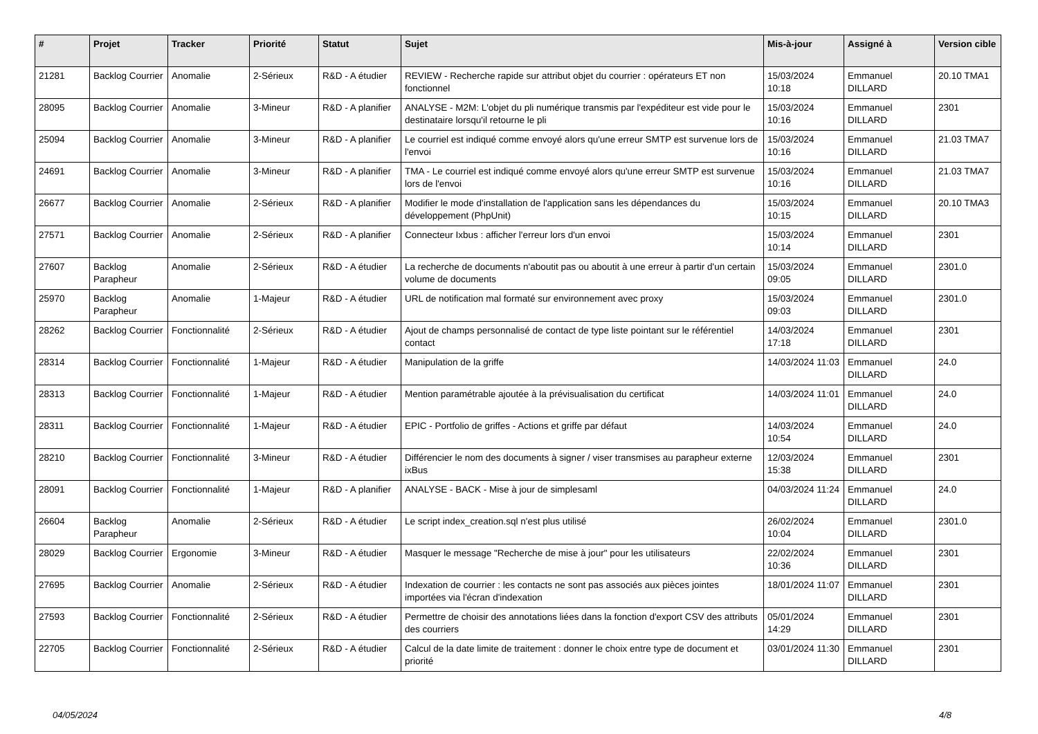| # | Projet | Tracker | Priorité | Statut | Sujet | Mis-à-jour | Assigné à | Version cible |
| --- | --- | --- | --- | --- | --- | --- | --- | --- |
| 21281 | Backlog Courrier | Anomalie | 2-Sérieux | R&D - A étudier | REVIEW - Recherche rapide sur attribut objet du courrier : opérateurs ET non fonctionnel | 15/03/2024 10:18 | Emmanuel DILLARD | 20.10 TMA1 |
| 28095 | Backlog Courrier | Anomalie | 3-Mineur | R&D - A planifier | ANALYSE - M2M: L'objet du pli numérique transmis par l'expéditeur est vide pour le destinataire lorsqu'il retourne le pli | 15/03/2024 10:16 | Emmanuel DILLARD | 2301 |
| 25094 | Backlog Courrier | Anomalie | 3-Mineur | R&D - A planifier | Le courriel est indiqué comme envoyé alors qu'une erreur SMTP est survenue lors de l'envoi | 15/03/2024 10:16 | Emmanuel DILLARD | 21.03 TMA7 |
| 24691 | Backlog Courrier | Anomalie | 3-Mineur | R&D - A planifier | TMA - Le courriel est indiqué comme envoyé alors qu'une erreur SMTP est survenue lors de l'envoi | 15/03/2024 10:16 | Emmanuel DILLARD | 21.03 TMA7 |
| 26677 | Backlog Courrier | Anomalie | 2-Sérieux | R&D - A planifier | Modifier le mode d'installation de l'application sans les dépendances du développement (PhpUnit) | 15/03/2024 10:15 | Emmanuel DILLARD | 20.10 TMA3 |
| 27571 | Backlog Courrier | Anomalie | 2-Sérieux | R&D - A planifier | Connecteur Ixbus : afficher l'erreur lors d'un envoi | 15/03/2024 10:14 | Emmanuel DILLARD | 2301 |
| 27607 | Backlog Parapheur | Anomalie | 2-Sérieux | R&D - A étudier | La recherche de documents n'aboutit pas ou aboutit à une erreur à partir d'un certain volume de documents | 15/03/2024 09:05 | Emmanuel DILLARD | 2301.0 |
| 25970 | Backlog Parapheur | Anomalie | 1-Majeur | R&D - A étudier | URL de notification mal formaté sur environnement avec proxy | 15/03/2024 09:03 | Emmanuel DILLARD | 2301.0 |
| 28262 | Backlog Courrier | Fonctionnalité | 2-Sérieux | R&D - A étudier | Ajout de champs personnalisé de contact de type liste pointant sur le référentiel contact | 14/03/2024 17:18 | Emmanuel DILLARD | 2301 |
| 28314 | Backlog Courrier | Fonctionnalité | 1-Majeur | R&D - A étudier | Manipulation de la griffe | 14/03/2024 11:03 | Emmanuel DILLARD | 24.0 |
| 28313 | Backlog Courrier | Fonctionnalité | 1-Majeur | R&D - A étudier | Mention paramétrable ajoutée à la prévisualisation du certificat | 14/03/2024 11:01 | Emmanuel DILLARD | 24.0 |
| 28311 | Backlog Courrier | Fonctionnalité | 1-Majeur | R&D - A étudier | EPIC - Portfolio de griffes - Actions et griffe par défaut | 14/03/2024 10:54 | Emmanuel DILLARD | 24.0 |
| 28210 | Backlog Courrier | Fonctionnalité | 3-Mineur | R&D - A étudier | Différencier le nom des documents à signer / viser transmises au parapheur externe ixBus | 12/03/2024 15:38 | Emmanuel DILLARD | 2301 |
| 28091 | Backlog Courrier | Fonctionnalité | 1-Majeur | R&D - A planifier | ANALYSE - BACK - Mise à jour de simplesaml | 04/03/2024 11:24 | Emmanuel DILLARD | 24.0 |
| 26604 | Backlog Parapheur | Anomalie | 2-Sérieux | R&D - A étudier | Le script index_creation.sql n'est plus utilisé | 26/02/2024 10:04 | Emmanuel DILLARD | 2301.0 |
| 28029 | Backlog Courrier | Ergonomie | 3-Mineur | R&D - A étudier | Masquer le message "Recherche de mise à jour" pour les utilisateurs | 22/02/2024 10:36 | Emmanuel DILLARD | 2301 |
| 27695 | Backlog Courrier | Anomalie | 2-Sérieux | R&D - A étudier | Indexation de courrier : les contacts ne sont pas associés aux pièces jointes importées via l'écran d'indexation | 18/01/2024 11:07 | Emmanuel DILLARD | 2301 |
| 27593 | Backlog Courrier | Fonctionnalité | 2-Sérieux | R&D - A étudier | Permettre de choisir des annotations liées dans la fonction d'export CSV des attributs des courriers | 05/01/2024 14:29 | Emmanuel DILLARD | 2301 |
| 22705 | Backlog Courrier | Fonctionnalité | 2-Sérieux | R&D - A étudier | Calcul de la date limite de traitement : donner le choix entre type de document et priorité | 03/01/2024 11:30 | Emmanuel DILLARD | 2301 |
04/05/2024 4/8